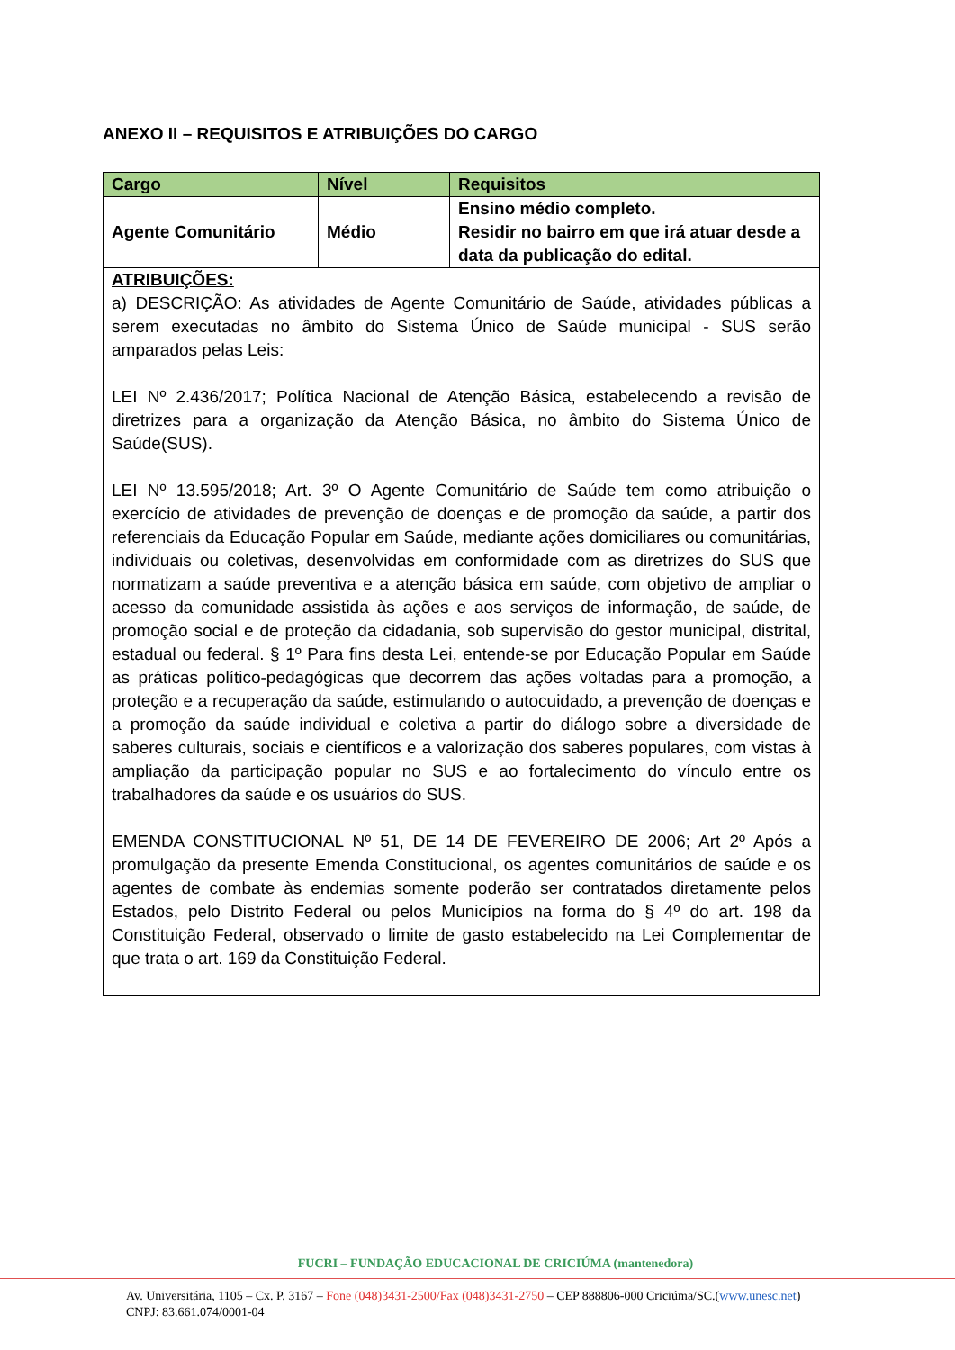ANEXO II – REQUISITOS E ATRIBUIÇÕES DO CARGO
| Cargo | Nível | Requisitos |
| --- | --- | --- |
| Agente Comunitário | Médio | Ensino médio completo. Residir no bairro em que irá atuar desde a data da publicação do edital. |
| ATRIBUIÇÕES: a) DESCRIÇÃO: As atividades de Agente Comunitário de Saúde, atividades públicas a serem executadas no âmbito do Sistema Único de Saúde municipal - SUS serão amparados pelas Leis: LEI Nº 2.436/2017; Política Nacional de Atenção Básica, estabelecendo a revisão de diretrizes para a organização da Atenção Básica, no âmbito do Sistema Único de Saúde(SUS). LEI Nº 13.595/2018; Art. 3º O Agente Comunitário de Saúde tem como atribuição o exercício de atividades de prevenção de doenças e de promoção da saúde, a partir dos referenciais da Educação Popular em Saúde, mediante ações domiciliares ou comunitárias, individuais ou coletivas, desenvolvidas em conformidade com as diretrizes do SUS que normatizam a saúde preventiva e a atenção básica em saúde, com objetivo de ampliar o acesso da comunidade assistida às ações e aos serviços de informação, de saúde, de promoção social e de proteção da cidadania, sob supervisão do gestor municipal, distrital, estadual ou federal. § 1º Para fins desta Lei, entende-se por Educação Popular em Saúde as práticas político-pedagógicas que decorrem das ações voltadas para a promoção, a proteção e a recuperação da saúde, estimulando o autocuidado, a prevenção de doenças e a promoção da saúde individual e coletiva a partir do diálogo sobre a diversidade de saberes culturais, sociais e científicos e a valorização dos saberes populares, com vistas à ampliação da participação popular no SUS e ao fortalecimento do vínculo entre os trabalhadores da saúde e os usuários do SUS. EMENDA CONSTITUCIONAL Nº 51, DE 14 DE FEVEREIRO DE 2006; Art 2º Após a promulgação da presente Emenda Constitucional, os agentes comunitários de saúde e os agentes de combate às endemias somente poderão ser contratados diretamente pelos Estados, pelo Distrito Federal ou pelos Municípios na forma do § 4º do art. 198 da Constituição Federal, observado o limite de gasto estabelecido na Lei Complementar de que trata o art. 169 da Constituição Federal. | | |
FUCRI – FUNDAÇÃO EDUCACIONAL DE CRICIÚMA (mantenedora)
Av. Universitária, 1105 – Cx. P. 3167 – Fone (048)3431-2500/Fax (048)3431-2750 – CEP 888806-000 Criciúma/SC.(www.unesc.net)
CNPJ: 83.661.074/0001-04